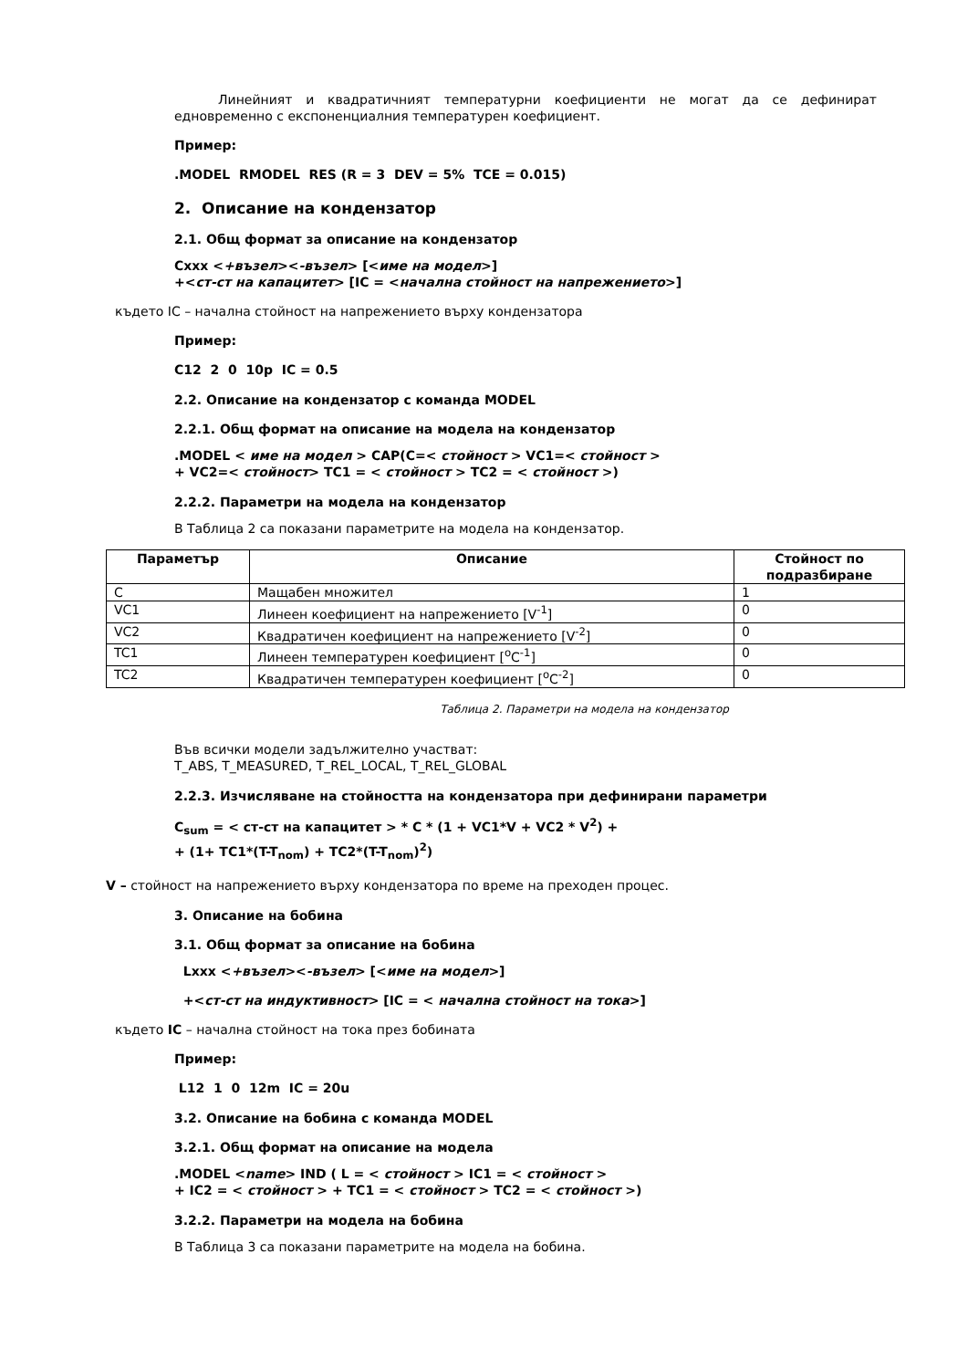Линейният и квадратичният температурни коефициенти не могат да се дефинират едновременно с експоненциалния температурен коефициент.
Пример:
.MODEL RMODEL RES (R = 3 DEV = 5% TCE = 0.015)
2. Описание на кондензатор
2.1. Общ формат за описание на кондензатор
Cxxx <+възел><-възел> [<име на модел>]
+<ст-ст на капацитет> [IC = <начална стойност на напрежението>]
където IC – начална стойност на напрежението върху кондензатора
Пример:
C12 2 0 10p IC = 0.5
2.2. Описание на кондензатор с команда MODEL
2.2.1. Общ формат на описание на модела на кондензатор
.MODEL < име на модел > CAP(C=< стойност > VC1=< стойност >
+ VC2=< стойност> TC1 = < стойност > TC2 = < стойност >)
2.2.2. Параметри на модела на кондензатор
В Таблица 2 са показани параметрите на модела на кондензатор.
| Параметър | Описание | Стойност по подразбиране |
| --- | --- | --- |
| C | Мащабен множител | 1 |
| VC1 | Линеен коефициент на напрежението [V<sup>-1</sup>] | 0 |
| VC2 | Квадратичен коефициент на напрежението [V<sup>-2</sup>] | 0 |
| TC1 | Линеен температурен коефициент [<sup>o</sup>C<sup>-1</sup>] | 0 |
| TC2 | Квадратичен температурен коефициент [<sup>o</sup>C<sup>-2</sup>] | 0 |
Таблица 2. Параметри на модела на кондензатор
Във всички модели задължително участват:
T_ABS, T_MEASURED, T_REL_LOCAL, T_REL_GLOBAL
2.2.3. Изчисляване на стойността на кондензатора при дефинирани параметри
C<sub>sum</sub> = < ст-ст на капацитет > * C * (1 + VC1*V + VC2 * V<sup>2</sup>) +
+ (1+ TC1*(T-T<sub>nom</sub>) + TC2*(T-T<sub>nom</sub>)<sup>2</sup>)
V – стойност на напрежението върху кондензатора по време на преходен процес.
3. Описание на бобина
3.1. Общ формат за описание на бобина
Lxxx <+възел><-възел> [<име на модел>]
+<ст-ст на индуктивност> [IC = < начална стойност на тока>]
където IC – начална стойност на тока през бобината
Пример:
L12 1 0 12m IC = 20u
3.2. Описание на бобина с команда MODEL
3.2.1. Общ формат на описание на модела
.MODEL <name> IND ( L = < стойност > IC1 = < стойност >
+ IC2 = < стойност > + TC1 = < стойност > TC2 = < стойност >)
3.2.2. Параметри на модела на бобина
В Таблица 3 са показани параметрите на модела на бобина.